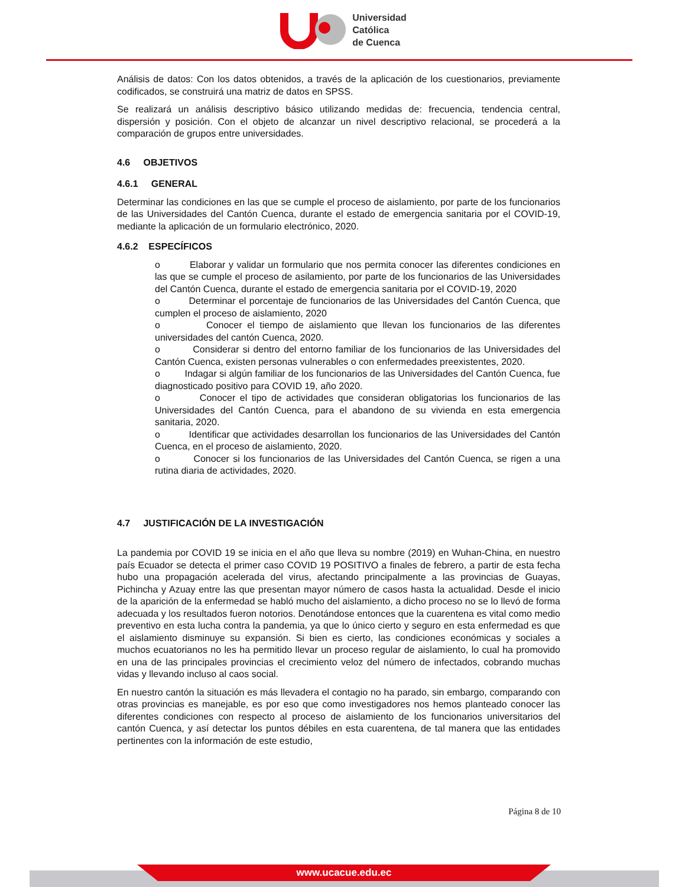Universidad
Católica
de Cuenca
Análisis de datos: Con los datos obtenidos, a través de la aplicación de los cuestionarios, previamente codificados, se construirá una matriz de datos en SPSS.
Se realizará un análisis descriptivo básico utilizando medidas de: frecuencia, tendencia central, dispersión y posición. Con el objeto de alcanzar un nivel descriptivo relacional, se procederá a la comparación de grupos entre universidades.
4.6 OBJETIVOS
4.6.1 GENERAL
Determinar las condiciones en las que se cumple el proceso de aislamiento, por parte de los funcionarios de las Universidades del Cantón Cuenca, durante el estado de emergencia sanitaria por el COVID-19, mediante la aplicación de un formulario electrónico, 2020.
4.6.2 ESPECÍFICOS
o Elaborar y validar un formulario que nos permita conocer las diferentes condiciones en las que se cumple el proceso de asilamiento, por parte de los funcionarios de las Universidades del Cantón Cuenca, durante el estado de emergencia sanitaria por el COVID-19, 2020
o Determinar el porcentaje de funcionarios de las Universidades del Cantón Cuenca, que cumplen el proceso de aislamiento, 2020
o Conocer el tiempo de aislamiento que llevan los funcionarios de las diferentes universidades del cantón Cuenca, 2020.
o Considerar si dentro del entorno familiar de los funcionarios de las Universidades del Cantón Cuenca, existen personas vulnerables o con enfermedades preexistentes, 2020.
o Indagar si algún familiar de los funcionarios de las Universidades del Cantón Cuenca, fue diagnosticado positivo para COVID 19, año 2020.
o Conocer el tipo de actividades que consideran obligatorias los funcionarios de las Universidades del Cantón Cuenca, para el abandono de su vivienda en esta emergencia sanitaria, 2020.
o Identificar que actividades desarrollan los funcionarios de las Universidades del Cantón Cuenca, en el proceso de aislamiento, 2020.
o Conocer si los funcionarios de las Universidades del Cantón Cuenca, se rigen a una rutina diaria de actividades, 2020.
4.7 JUSTIFICACIÓN DE LA INVESTIGACIÓN
La pandemia por COVID 19 se inicia en el año que lleva su nombre (2019) en Wuhan-China, en nuestro país Ecuador se detecta el primer caso COVID 19 POSITIVO a finales de febrero, a partir de esta fecha hubo una propagación acelerada del virus, afectando principalmente a las provincias de Guayas, Pichincha y Azuay entre las que presentan mayor número de casos hasta la actualidad. Desde el inicio de la aparición de la enfermedad se habló mucho del aislamiento, a dicho proceso no se lo llevó de forma adecuada y los resultados fueron notorios. Denotándose entonces que la cuarentena es vital como medio preventivo en esta lucha contra la pandemia, ya que lo único cierto y seguro en esta enfermedad es que el aislamiento disminuye su expansión. Si bien es cierto, las condiciones económicas y sociales a muchos ecuatorianos no les ha permitido llevar un proceso regular de aislamiento, lo cual ha promovido en una de las principales provincias el crecimiento veloz del número de infectados, cobrando muchas vidas y llevando incluso al caos social.
En nuestro cantón la situación es más llevadera el contagio no ha parado, sin embargo, comparando con otras provincias es manejable, es por eso que como investigadores nos hemos planteado conocer las diferentes condiciones con respecto al proceso de aislamiento de los funcionarios universitarios del cantón Cuenca, y así detectar los puntos débiles en esta cuarentena, de tal manera que las entidades pertinentes con la información de este estudio,
Página 8 de 10
www.ucacue.edu.ec